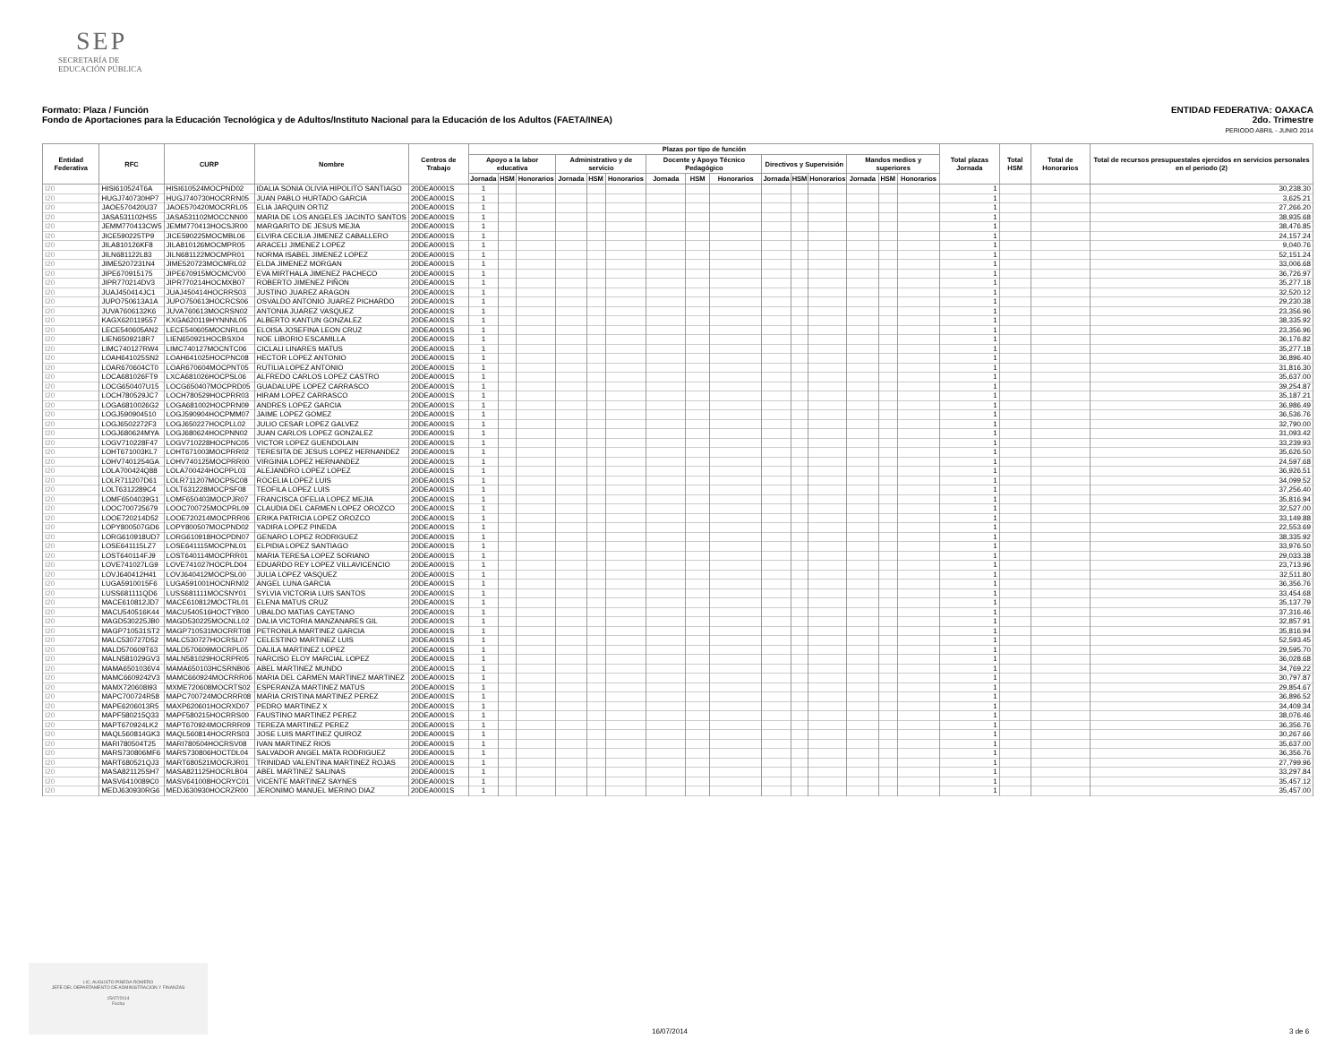SEP
SECRETARÍA DE
EDUCACIÓN PÚBLICA
ENTIDAD FEDERATIVA: OAXACA
2do. Trimestre
PERIODO ABRIL - JUNIO 2014
Formato: Plaza / Función
Fondo de Aportaciones para la Educación Tecnológica y de Adultos/Instituto Nacional para la Educación de los Adultos (FAETA/INEA)
| Entidad Federativa | RFC | CURP | Nombre | Centros de Trabajo | Plazas por tipo de función | | | | | | | | | | | | | | | Total plazas Jornada | Total HSM | Total de Honorarios | Total de recursos presupuestales ejercidos en servicios personales en el periodo (2) |
| --- | --- | --- | --- | --- | --- | --- | --- | --- | --- | --- | --- | --- | --- | --- | --- | --- | --- | --- | --- | --- | --- | --- | --- |
| | | | | | Apoyo a la labor educativa | | | Administrativo y de servicio | | | Docente y Apoyo Técnico Pedagógico | | | Directivos y Supervisión | | | Mandos medios y superiores | | | | | | |
| | | | | | Jornada | HSM | Honorarios | Jornada | HSM | Honorarios | Jornada | HSM | Honorarios | Jornada | HSM | Honorarios | Jornada | HSM | Honorarios | | | | |
| I20 | HISI610524T6A | HISI610524MOCPND02 | IDALIA SONIA OLIVIA HIPOLITO SANTIAGO | 20DEA0001S | 1 | | | | | | | | | | | | | | | 1 | | | 30,238.30 |
| I20 | HUGJ740730HP7 | HUGJ740730HOCRRN05 | JUAN PABLO HURTADO GARCIA | 20DEA0001S | 1 | | | | | | | | | | | | | | | 1 | | | 3,625.21 |
| I20 | JAOE570420U37 | JAOE570420MOCRRL05 | ELIA JARQUIN ORTIZ | 20DEA0001S | 1 | | | | | | | | | | | | | | | 1 | | | 27,266.20 |
| I20 | JASA531102HS5 | JASA531102MOCCNN00 | MARIA DE LOS ANGELES JACINTO SANTOS | 20DEA0001S | 1 | | | | | | | | | | | | | | | 1 | | | 38,935.68 |
| I20 | JEMM770413CW5 | JEMM770413HOCSJR00 | MARGARITO DE JESUS MEJIA | 20DEA0001S | 1 | | | | | | | | | | | | | | | 1 | | | 38,476.85 |
| I20 | JICE590225TP9 | JICE590225MOCMBL06 | ELVIRA CECILIA JIMENEZ CABALLERO | 20DEA0001S | 1 | | | | | | | | | | | | | | | 1 | | | 24,157.24 |
| I20 | JILA810126KF8 | JILA810126MOCMPR05 | ARACELI JIMENEZ LOPEZ | 20DEA0001S | 1 | | | | | | | | | | | | | | | 1 | | | 9,040.76 |
| I20 | JILN681122L83 | JILN681122MOCMPR01 | NORMA ISABEL JIMENEZ LOPEZ | 20DEA0001S | 1 | | | | | | | | | | | | | | | 1 | | | 52,151.24 |
| I20 | JIME5207231N4 | JIME520723MOCMRL02 | ELDA JIMENEZ MORGAN | 20DEA0001S | 1 | | | | | | | | | | | | | | | 1 | | | 33,006.68 |
| I20 | JIPE670915175 | JIPE670915MOCMCV00 | EVA MIRTHALA JIMENEZ PACHECO | 20DEA0001S | 1 | | | | | | | | | | | | | | | 1 | | | 36,726.97 |
| I20 | JIPR770214DV3 | JIPR770214HOCMXB07 | ROBERTO JIMENEZ PIÑON | 20DEA0001S | 1 | | | | | | | | | | | | | | | 1 | | | 35,277.18 |
| I20 | JUAJ450414JC1 | JUAJ450414HOCRRS03 | JUSTINO JUAREZ ARAGON | 20DEA0001S | 1 | | | | | | | | | | | | | | | 1 | | | 32,520.12 |
| I20 | JUPO750613A1A | JUPO750613HOCRCS06 | OSVALDO ANTONIO JUAREZ PICHARDO | 20DEA0001S | 1 | | | | | | | | | | | | | | | 1 | | | 29,230.38 |
| I20 | JUVA7606132K6 | JUVA760613MOCRSN02 | ANTONIA JUAREZ VASQUEZ | 20DEA0001S | 1 | | | | | | | | | | | | | | | 1 | | | 23,356.96 |
| I20 | KAGX620119557 | KXGA620119HYNNNL05 | ALBERTO KANTUN GONZALEZ | 20DEA0001S | 1 | | | | | | | | | | | | | | | 1 | | | 38,335.92 |
| I20 | LECE540605AN2 | LECE540605MOCNRL06 | ELOISA JOSEFINA LEON CRUZ | 20DEA0001S | 1 | | | | | | | | | | | | | | | 1 | | | 23,356.96 |
| I20 | LIEN6509218R7 | LIEN650921HOCBSX04 | NOE LIBORIO ESCAMILLA | 20DEA0001S | 1 | | | | | | | | | | | | | | | 1 | | | 36,176.82 |
| I20 | LIMC740127RW4 | LIMC740127MOCNTC06 | CICLALI LINARES MATUS | 20DEA0001S | 1 | | | | | | | | | | | | | | | 1 | | | 35,277.18 |
| I20 | LOAH641025SN2 | LOAH641025HOCPNC08 | HECTOR LOPEZ ANTONIO | 20DEA0001S | 1 | | | | | | | | | | | | | | | 1 | | | 36,896.40 |
| I20 | LOAR670604CT0 | LOAR670604MOCPNT05 | RUTILIA LOPEZ ANTONIO | 20DEA0001S | 1 | | | | | | | | | | | | | | | 1 | | | 31,816.30 |
| I20 | LOCA681026FT9 | LXCA681026HOCPSL06 | ALFREDO CARLOS LOPEZ CASTRO | 20DEA0001S | 1 | | | | | | | | | | | | | | | 1 | | | 35,637.00 |
| I20 | LOCG650407U15 | LOCG650407MOCPRD05 | GUADALUPE LOPEZ CARRASCO | 20DEA0001S | 1 | | | | | | | | | | | | | | | 1 | | | 39,254.87 |
| I20 | LOCH780529JC7 | LOCH780529HOCPRR03 | HIRAM LOPEZ CARRASCO | 20DEA0001S | 1 | | | | | | | | | | | | | | | 1 | | | 35,187.21 |
| I20 | LOGA6810026G2 | LOGA681002HOCPRN09 | ANDRES LOPEZ GARCIA | 20DEA0001S | 1 | | | | | | | | | | | | | | | 1 | | | 36,986.49 |
| I20 | LOGJ590904510 | LOGJ590904HOCPMM07 | JAIME LOPEZ GOMEZ | 20DEA0001S | 1 | | | | | | | | | | | | | | | 1 | | | 36,536.76 |
| I20 | LOGJ6502272F3 | LOGJ650227HOCPLL02 | JULIO CESAR LOPEZ GALVEZ | 20DEA0001S | 1 | | | | | | | | | | | | | | | 1 | | | 32,790.00 |
| I20 | LOGJ680624MYA | LOGJ680624HOCPNN02 | JUAN CARLOS LOPEZ GONZALEZ | 20DEA0001S | 1 | | | | | | | | | | | | | | | 1 | | | 31,093.42 |
| I20 | LOGV710228F47 | LOGV710228HOCPNC05 | VICTOR LOPEZ GUENDOLAIN | 20DEA0001S | 1 | | | | | | | | | | | | | | | 1 | | | 33,239.93 |
| I20 | LOHT671003KL7 | LOHT671003MOCPRR02 | TERESITA DE JESUS LOPEZ HERNANDEZ | 20DEA0001S | 1 | | | | | | | | | | | | | | | 1 | | | 35,626.50 |
| I20 | LOHV7401254GA | LOHV740125MOCPRR00 | VIRGINIA LOPEZ HERNANDEZ | 20DEA0001S | 1 | | | | | | | | | | | | | | | 1 | | | 24,597.68 |
| I20 | LOLA700424Q88 | LOLA700424HOCPPL03 | ALEJANDRO LOPEZ LOPEZ | 20DEA0001S | 1 | | | | | | | | | | | | | | | 1 | | | 36,926.51 |
| I20 | LOLR711207D61 | LOLR711207MOCPSC08 | ROCELIA LOPEZ LUIS | 20DEA0001S | 1 | | | | | | | | | | | | | | | 1 | | | 34,099.52 |
| I20 | LOLT6312289C4 | LOLT631228MOCPSF08 | TEOFILA LOPEZ LUIS | 20DEA0001S | 1 | | | | | | | | | | | | | | | 1 | | | 37,256.40 |
| I20 | LOMF6504039G1 | LOMF650403MOCPJR07 | FRANCISCA OFELIA LOPEZ MEJIA | 20DEA0001S | 1 | | | | | | | | | | | | | | | 1 | | | 35,816.94 |
| I20 | LOOC700725679 | LOOC700725MOCPRL09 | CLAUDIA DEL CARMEN LOPEZ OROZCO | 20DEA0001S | 1 | | | | | | | | | | | | | | | 1 | | | 32,527.00 |
| I20 | LOOE720214D52 | LOOE720214MOCPRR06 | ERIKA PATRICIA LOPEZ OROZCO | 20DEA0001S | 1 | | | | | | | | | | | | | | | 1 | | | 33,149.88 |
| I20 | LOPY800507GD6 | LOPY800507MOCPND02 | YADIRA LOPEZ PINEDA | 20DEA0001S | 1 | | | | | | | | | | | | | | | 1 | | | 22,553.69 |
| I20 | LORG610918UD7 | LORG610918HOCPDN07 | GENARO LOPEZ RODRIGUEZ | 20DEA0001S | 1 | | | | | | | | | | | | | | | 1 | | | 38,335.92 |
| I20 | LOSE641115LZ7 | LOSE641115MOCPNL01 | ELPIDIA LOPEZ SANTIAGO | 20DEA0001S | 1 | | | | | | | | | | | | | | | 1 | | | 33,976.50 |
| I20 | LOST640114FJ9 | LOST640114MOCPRR01 | MARIA TERESA LOPEZ SORIANO | 20DEA0001S | 1 | | | | | | | | | | | | | | | 1 | | | 29,033.38 |
| I20 | LOVE741027LG9 | LOVE741027HOCPLD04 | EDUARDO REY LOPEZ VILLAVICENCIO | 20DEA0001S | 1 | | | | | | | | | | | | | | | 1 | | | 23,713.96 |
| I20 | LOVJ640412H41 | LOVJ640412MOCPSL00 | JULIA LOPEZ VASQUEZ | 20DEA0001S | 1 | | | | | | | | | | | | | | | 1 | | | 32,511.80 |
| I20 | LUGA5910015F6 | LUGA591001HOCNRN02 | ANGEL LUNA GARCIA | 20DEA0001S | 1 | | | | | | | | | | | | | | | 1 | | | 36,356.76 |
| I20 | LUSS681111QD6 | LUSS681111MOCSNY01 | SYLVIA VICTORIA LUIS SANTOS | 20DEA0001S | 1 | | | | | | | | | | | | | | | 1 | | | 33,454.68 |
| I20 | MACE610812JD7 | MACE610812MOCTRL01 | ELENA MATUS CRUZ | 20DEA0001S | 1 | | | | | | | | | | | | | | | 1 | | | 35,137.79 |
| I20 | MACU540516K44 | MACU540516HOCTYB00 | UBALDO MATIAS CAYETANO | 20DEA0001S | 1 | | | | | | | | | | | | | | | 1 | | | 37,316.46 |
| I20 | MAGD530225JB0 | MAGD530225MOCNLL02 | DALIA VICTORIA MANZANARES GIL | 20DEA0001S | 1 | | | | | | | | | | | | | | | 1 | | | 32,857.91 |
| I20 | MAGP710531ST2 | MAGP710531MOCRRT08 | PETRONILA MARTINEZ GARCIA | 20DEA0001S | 1 | | | | | | | | | | | | | | | 1 | | | 35,816.94 |
| I20 | MALC530727D52 | MALC530727HOCRSL07 | CELESTINO MARTINEZ LUIS | 20DEA0001S | 1 | | | | | | | | | | | | | | | 1 | | | 52,593.45 |
| I20 | MALD570609T63 | MALD570609MOCRPL05 | DALILA MARTINEZ LOPEZ | 20DEA0001S | 1 | | | | | | | | | | | | | | | 1 | | | 29,595.70 |
| I20 | MALN581029GV3 | MALN581029HOCRPR05 | NARCISO ELOY MARCIAL LOPEZ | 20DEA0001S | 1 | | | | | | | | | | | | | | | 1 | | | 36,028.68 |
| I20 | MAMA6501036V4 | MAMA650103HCSRNB06 | ABEL MARTINEZ MUNDO | 20DEA0001S | 1 | | | | | | | | | | | | | | | 1 | | | 34,769.22 |
| I20 | MAMC6609242V3 | MAMC660924MOCRRR06 | MARIA DEL CARMEN MARTINEZ MARTINEZ | 20DEA0001S | 1 | | | | | | | | | | | | | | | 1 | | | 30,797.87 |
| I20 | MAMX720608I93 | MXME720608MOCRTS02 | ESPERANZA MARTINEZ MATUS | 20DEA0001S | 1 | | | | | | | | | | | | | | | 1 | | | 29,854.67 |
| I20 | MAPC700724R58 | MAPC700724MOCRRR08 | MARIA CRISTINA MARTINEZ PEREZ | 20DEA0001S | 1 | | | | | | | | | | | | | | | 1 | | | 36,896.52 |
| I20 | MAPE6206013R5 | MAXP620601HOCRXD07 | PEDRO MARTINEZ X | 20DEA0001S | 1 | | | | | | | | | | | | | | | 1 | | | 34,409.34 |
| I20 | MAPF580215Q33 | MAPF580215HOCRRS00 | FAUSTINO MARTINEZ PEREZ | 20DEA0001S | 1 | | | | | | | | | | | | | | | 1 | | | 38,076.46 |
| I20 | MAPT670924LK2 | MAPT670924MOCRRR09 | TEREZA MARTINEZ PEREZ | 20DEA0001S | 1 | | | | | | | | | | | | | | | 1 | | | 36,356.76 |
| I20 | MAQL560814GK3 | MAQL560814HOCRRS03 | JOSE LUIS MARTINEZ QUIROZ | 20DEA0001S | 1 | | | | | | | | | | | | | | | 1 | | | 30,267.66 |
| I20 | MARI780504T25 | MARI780504HOCRSV08 | IVAN MARTINEZ RIOS | 20DEA0001S | 1 | | | | | | | | | | | | | | | 1 | | | 35,637.00 |
| I20 | MARS730806MF6 | MARS730806HOCTDL04 | SALVADOR ANGEL MATA RODRIGUEZ | 20DEA0001S | 1 | | | | | | | | | | | | | | | 1 | | | 36,356.76 |
| I20 | MART680521QJ3 | MART680521MOCRJR01 | TRINIDAD VALENTINA MARTINEZ ROJAS | 20DEA0001S | 1 | | | | | | | | | | | | | | | 1 | | | 27,799.96 |
| I20 | MASA821125SH7 | MASA821125HOCRLB04 | ABEL MARTINEZ SALINAS | 20DEA0001S | 1 | | | | | | | | | | | | | | | 1 | | | 33,297.84 |
| I20 | MASV6410089C0 | MASV641008HOCRYC01 | VICENTE MARTINEZ SAYNES | 20DEA0001S | 1 | | | | | | | | | | | | | | | 1 | | | 35,457.12 |
| I20 | MEDJ630930RG6 | MEDJ630930HOCRZR00 | JERONIMO MANUEL MERINO DIAZ | 20DEA0001S | 1 | | | | | | | | | | | | | | | 1 | | | 35,457.00 |
LIC. AUGUSTO PINEDA ROMERO
JEFE DEL DEPARTAMENTO DE ADMINISTRACION Y FINANZAS
15/07/2014
Fecha
16/07/2014 3 de 6